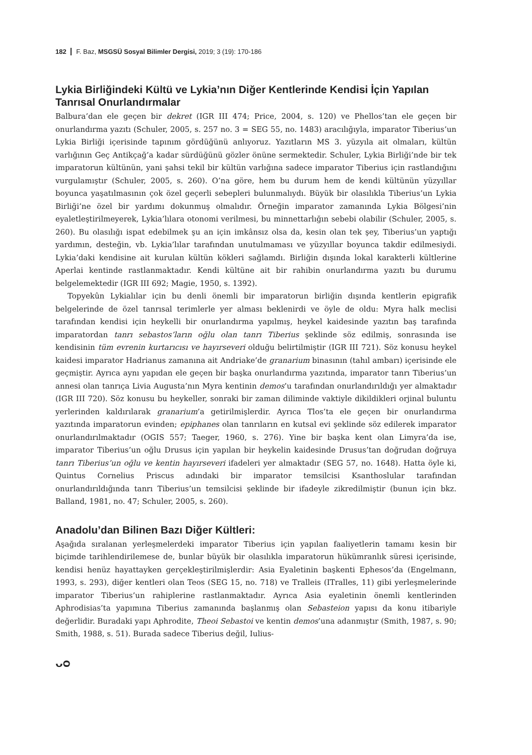182 F. Baz, MSGSÜ Sosyal Bilimler Dergisi, 2019; 3 (19): 170-186
Lykia Birliğindeki Kültü ve Lykia’nın Diğer Kentlerinde Kendisi İçin Yapılan Tanrısal Onurlandırmalar
Balbura’dan ele geçen bir dekret (IGR III 474; Price, 2004, s. 120) ve Phellos’tan ele geçen bir onurlandırma yazıtı (Schuler, 2005, s. 257 no. 3 = SEG 55, no. 1483) aracılığıyla, imparator Tiberius’un Lykia Birliği içerisinde tapınım gördüğünü anlıyoruz. Yazıtların MS 3. yüzyıla ait olmaları, kültün varlığının Geç Antikçağ’a kadar sürdüğünü gözler önüne sermektedir. Schuler, Lykia Birliği’nde bir tek imparatorun kültünün, yani şahsi tekil bir kültün varlığına sadece imparator Tiberius için rastlandığını vurgulamıştır (Schuler, 2005, s. 260). O’na göre, hem bu durum hem de kendi kültünün yüzyıllar boyunca yaşatılmasının çok özel geçerli sebepleri bulunmalıydı. Büyük bir olasılıkla Tiberius’un Lykia Birliği’ne özel bir yardımı dokunmuş olmalıdır. Örneğin imparator zamanında Lykia Bölgesi’nin eyaletleştirilmeyerek, Lykia’lılara otonomi verilmesi, bu minnettarlığın sebebi olabilir (Schuler, 2005, s. 260). Bu olasılığı ispat edebilmek şu an için imkânsız olsa da, kesin olan tek şey, Tiberius’un yaptığı yardımın, desteğin, vb. Lykia’lılar tarafından unutulmaması ve yüzyıllar boyunca takdir edilmesiydi. Lykia’daki kendisine ait kurulan kültün kökleri sağlamdı. Birliğin dışında lokal karakterli kültlerine Aperlai kentinde rastlanmaktadır. Kendi kültüne ait bir rahibin onurlandırma yazıtı bu durumu belgelemektedir (IGR III 692; Magie, 1950, s. 1392).
Topyekûn Lykialılar için bu denli önemli bir imparatorun birliğin dışında kentlerin epigrafik belgelerinde de özel tanrısal terimlerle yer alması beklenirdi ve öyle de oldu: Myra halk meclisi tarafından kendisi için heykelli bir onurlandırma yapılmış, heykel kaidesinde yazıtın baş tarafında imparatordan tanrı sebastos’ların oğlu olan tanrı Tiberius şeklinde söz edilmiş, sonrasında ise kendisinin tüm evrenin kurtarıcısı ve hayırseveri olduğu belirtilmiştir (IGR III 721). Söz konusu heykel kaidesi imparator Hadrianus zamanına ait Andriake’de granarium binasının (tahıl ambarı) içerisinde ele geçmiştir. Ayrıca aynı yapıdan ele geçen bir başka onurlandırma yazıtında, imparator tanrı Tiberius’un annesi olan tanrıça Livia Augusta’nın Myra kentinin demos’u tarafından onurlandırıldığı yer almaktadır (IGR III 720). Söz konusu bu heykeller, sonraki bir zaman diliminde vaktiyle dikildikleri orjinal buluntu yerlerinden kaldırılarak granarium’a getirilmişlerdir. Ayrıca Tlos’ta ele geçen bir onurlandırma yazıtında imparatorun evinden; epiphanes olan tanrıların en kutsal evi şeklinde söz edilerek imparator onurlandırılmaktadır (OGIS 557; Taeger, 1960, s. 276). Yine bir başka kent olan Limyra’da ise, imparator Tiberius’un oğlu Drusus için yapılan bir heykelin kaidesinde Drusus’tan doğrudan doğruya tanrı Tiberius’un oğlu ve kentin hayırseveri ifadeleri yer almaktadır (SEG 57, no. 1648). Hatta öyle ki, Quintus Cornelius Priscus adındaki bir imparator temsilcisi Ksanthoslular tarafından onurlandırıldığında tanrı Tiberius’un temsilcisi şeklinde bir ifadeyle zikredilmiştir (bunun için bkz. Balland, 1981, no. 47; Schuler, 2005, s. 260).
Anadolu’dan Bilinen Bazı Diğer Kültleri:
Aşağıda sıralanan yerleşmelerdeki imparator Tiberius için yapılan faaliyetlerin tamamı kesin bir biçimde tarihlendirilemese de, bunlar büyük bir olasılıkla imparatorun hükümranlık süresi içerisinde, kendisi henüz hayattayken gerçekleştirilmişlerdir: Asia Eyaletinin başkenti Ephesos’da (Engelmann, 1993, s. 293), diğer kentleri olan Teos (SEG 15, no. 718) ve Tralleis (ITralles, 11) gibi yerleşmelerinde imparator Tiberius’un rahiplerine rastlanmaktadır. Ayrıca Asia eyaletinin önemli kentlerinden Aphrodisias’ta yapımına Tiberius zamanında başlanmış olan Sebasteion yapısı da konu itibariyle değerlidir. Buradaki yapı Aphrodite, Theoi Sebastoi ve kentin demos’una adanmıştır (Smith, 1987, s. 90; Smith, 1988, s. 51). Burada sadece Tiberius değil, Iulius-
ᴗᴑ